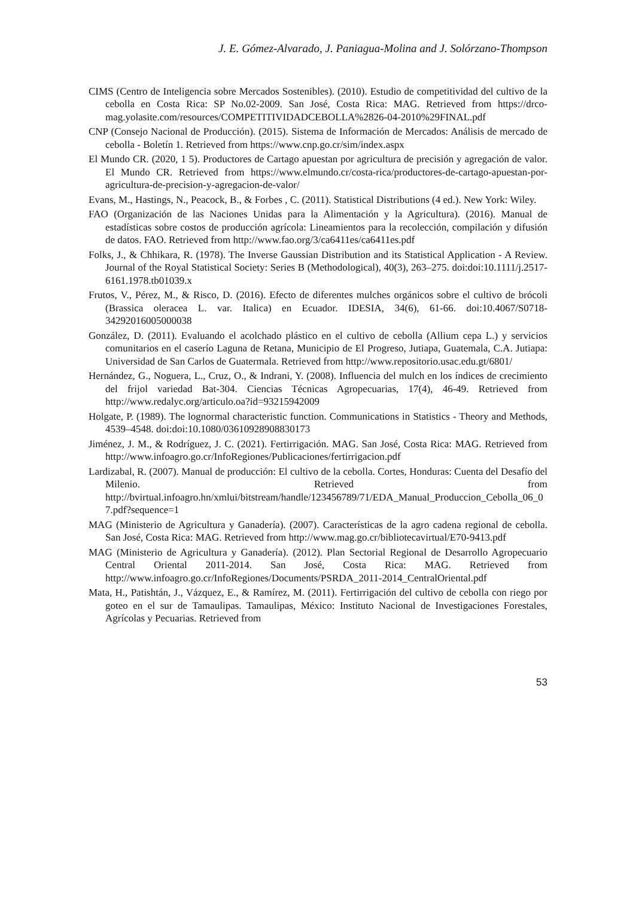J. E. Gómez-Alvarado, J. Paniagua-Molina and J. Solórzano-Thompson
CIMS (Centro de Inteligencia sobre Mercados Sostenibles). (2010). Estudio de competitividad del cultivo de la cebolla en Costa Rica: SP No.02-2009. San José, Costa Rica: MAG. Retrieved from https://drco-mag.yolasite.com/resources/COMPETITIVIDADCEBOLLA%2826-04-2010%29FINAL.pdf
CNP (Consejo Nacional de Producción). (2015). Sistema de Información de Mercados: Análisis de mercado de cebolla - Boletín 1. Retrieved from https://www.cnp.go.cr/sim/index.aspx
El Mundo CR. (2020, 1 5). Productores de Cartago apuestan por agricultura de precisión y agregación de valor. El Mundo CR. Retrieved from https://www.elmundo.cr/costa-rica/productores-de-cartago-apuestan-por-agricultura-de-precision-y-agregacion-de-valor/
Evans, M., Hastings, N., Peacock, B., & Forbes , C. (2011). Statistical Distributions (4 ed.). New York: Wiley.
FAO (Organización de las Naciones Unidas para la Alimentación y la Agricultura). (2016). Manual de estadísticas sobre costos de producción agrícola: Lineamientos para la recolección, compilación y difusión de datos. FAO. Retrieved from http://www.fao.org/3/ca6411es/ca6411es.pdf
Folks, J., & Chhikara, R. (1978). The Inverse Gaussian Distribution and its Statistical Application - A Review. Journal of the Royal Statistical Society: Series B (Methodological), 40(3), 263–275. doi:doi:10.1111/j.2517-6161.1978.tb01039.x
Frutos, V., Pérez, M., & Risco, D. (2016). Efecto de diferentes mulches orgánicos sobre el cultivo de brócoli (Brassica oleracea L. var. Italica) en Ecuador. IDESIA, 34(6), 61-66. doi:10.4067/S0718-34292016005000038
González, D. (2011). Evaluando el acolchado plástico en el cultivo de cebolla (Allium cepa L.) y servicios comunitarios en el caserío Laguna de Retana, Municipio de El Progreso, Jutiapa, Guatemala, C.A. Jutiapa: Universidad de San Carlos de Guatermala. Retrieved from http://www.repositorio.usac.edu.gt/6801/
Hernández, G., Noguera, L., Cruz, O., & Indrani, Y. (2008). Influencia del mulch en los índices de crecimiento del frijol variedad Bat-304. Ciencias Técnicas Agropecuarias, 17(4), 46-49. Retrieved from http://www.redalyc.org/articulo.oa?id=93215942009
Holgate, P. (1989). The lognormal characteristic function. Communications in Statistics - Theory and Methods, 4539–4548. doi:doi:10.1080/03610928908830173
Jiménez, J. M., & Rodríguez, J. C. (2021). Fertirrigación. MAG. San José, Costa Rica: MAG. Retrieved from http://www.infoagro.go.cr/InfoRegiones/Publicaciones/fertirrigacion.pdf
Lardizabal, R. (2007). Manual de producción: El cultivo de la cebolla. Cortes, Honduras: Cuenta del Desafío del Milenio. Retrieved from http://bvirtual.infoagro.hn/xmlui/bitstream/handle/123456789/71/EDA_Manual_Produccion_Cebolla_06_07.pdf?sequence=1
MAG (Ministerio de Agricultura y Ganadería). (2007). Características de la agro cadena regional de cebolla. San José, Costa Rica: MAG. Retrieved from http://www.mag.go.cr/bibliotecavirtual/E70-9413.pdf
MAG (Ministerio de Agricultura y Ganadería). (2012). Plan Sectorial Regional de Desarrollo Agropecuario Central Oriental 2011-2014. San José, Costa Rica: MAG. Retrieved from http://www.infoagro.go.cr/InfoRegiones/Documents/PSRDA_2011-2014_CentralOriental.pdf
Mata, H., Patishtán, J., Vázquez, E., & Ramírez, M. (2011). Fertirrigación del cultivo de cebolla con riego por goteo en el sur de Tamaulipas. Tamaulipas, México: Instituto Nacional de Investigaciones Forestales, Agrícolas y Pecuarias. Retrieved from
53